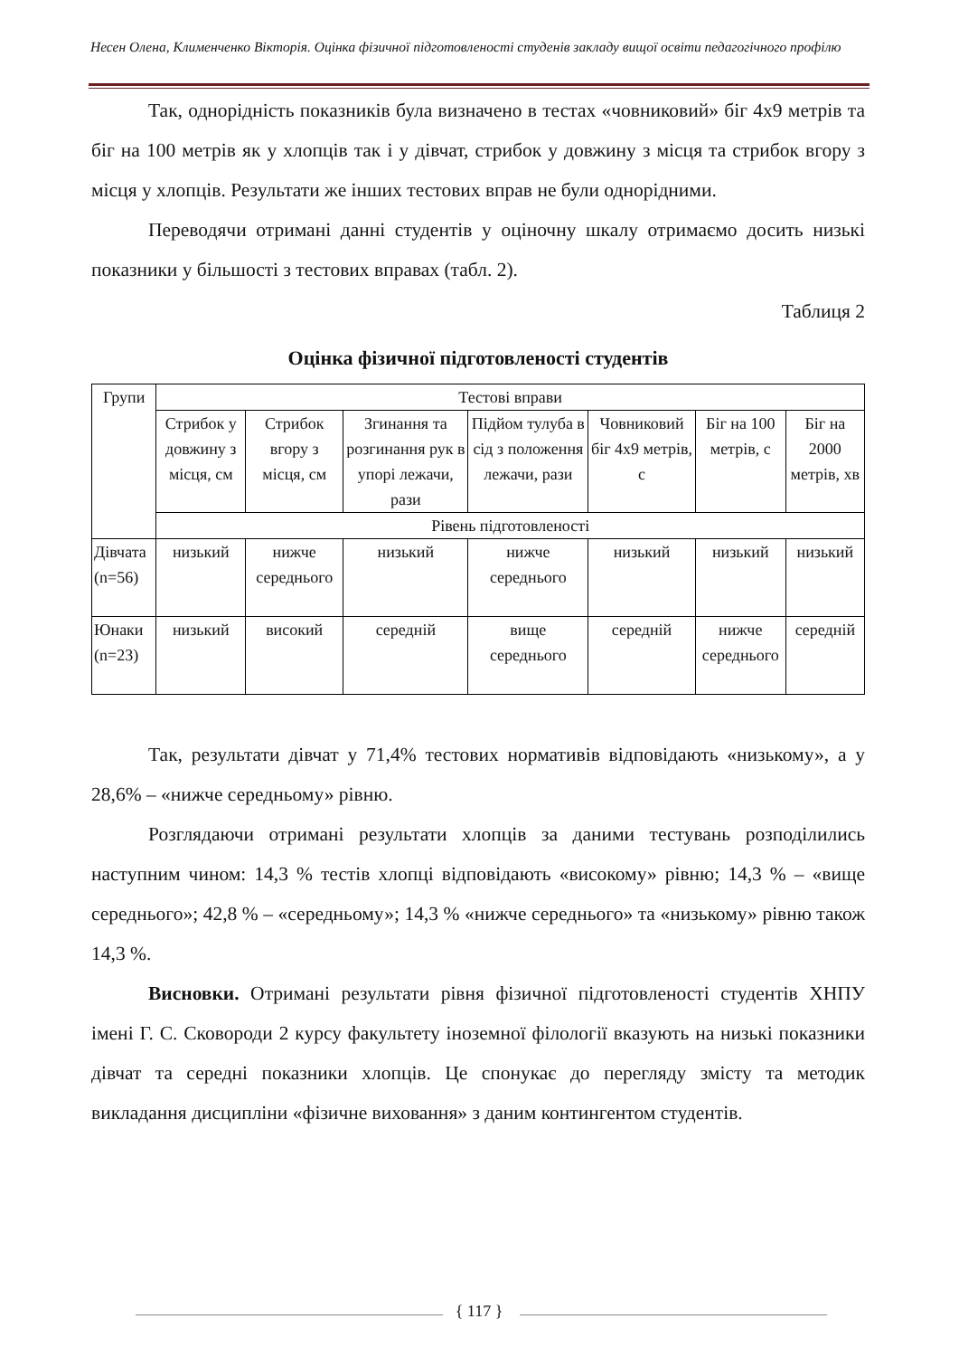Несен Олена, Клименченко Вікторія. Оцінка фізичної підготовленості студенів закладу вищої освіти педагогічного профілю
Так, однорідність показників була визначено в тестах «човниковий» біг 4х9 метрів та біг на 100 метрів як у хлопців так і у дівчат, стрибок у довжину з місця та стрибок вгору з місця у хлопців. Результати же інших тестових вправ не були однорідними.
Переводячи отримані данні студентів у оціночну шкалу отримаємо досить низькі показники у більшості з тестових вправах (табл. 2).
Таблиця 2
Оцінка фізичної підготовленості студентів
| Групи | Тестові вправи | | | | | | |
| | Стрибок у довжину з місця, см | Стрибок вгору з місця, см | Згинання та розгинання рук в упорі лежачи, рази | Підйом тулуба в сід з положення лежачи, рази | Човниковий біг 4х9 метрів, с | Біг на 100 метрів, с | Біг на 2000 метрів, хв |
| | Рівень підготовленості | | | | | | |
| Дівчата (n=56) | низький | нижче середнього | низький | нижче середнього | низький | низький | низький |
| Юнаки (n=23) | низький | високий | середній | вище середнього | середній | нижче середнього | середній |
Так, результати дівчат у 71,4% тестових нормативів відповідають «низькому», а у 28,6% – «нижче середньому» рівню.
Розглядаючи отримані результати хлопців за даними тестувань розподілились наступним чином: 14,3 % тестів хлопці відповідають «високому» рівню; 14,3 % – «вище середнього»; 42,8 % – «середньому»; 14,3 % «нижче середнього» та «низькому» рівню також 14,3 %.
Висновки. Отримані результати рівня фізичної підготовленості студентів ХНПУ імені Г. С. Сковороди 2 курсу факультету іноземної філології вказують на низькі показники дівчат та середні показники хлопців. Це спонукає до перегляду змісту та методик викладання дисципліни «фізичне виховання» з даним контингентом студентів.
{ 117 }